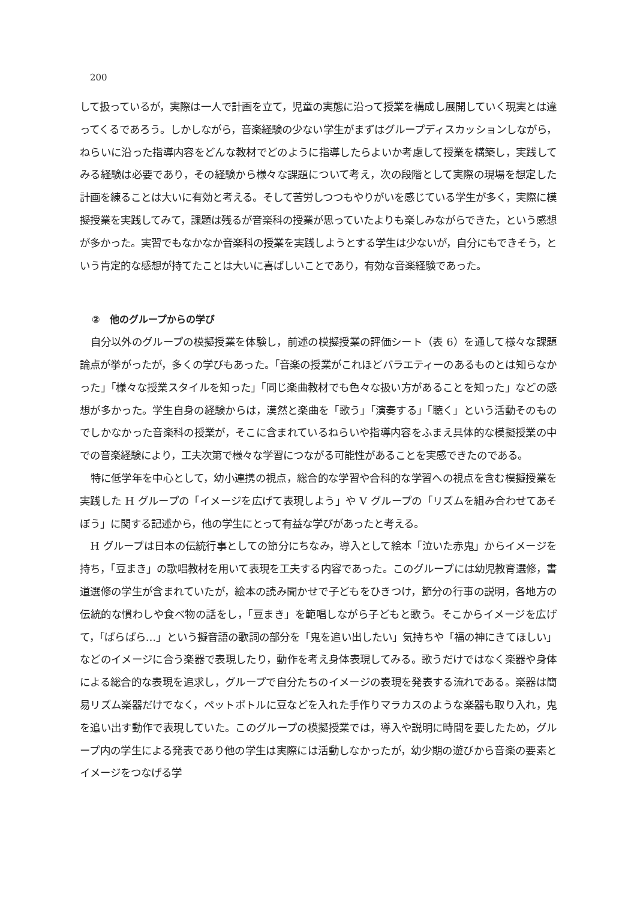200
して扱っているが，実際は一人で計画を立て，児童の実態に沿って授業を構成し展開していく現実とは違ってくるであろう。しかしながら，音楽経験の少ない学生がまずはグループディスカッションしながら，ねらいに沿った指導内容をどんな教材でどのように指導したらよいか考慮して授業を構築し，実践してみる経験は必要であり，その経験から様々な課題について考え，次の段階として実際の現場を想定した計画を練ることは大いに有効と考える。そして苦労しつつもやりがいを感じている学生が多く，実際に模擬授業を実践してみて，課題は残るが音楽科の授業が思っていたよりも楽しみながらできた，という感想が多かった。実習でもなかなか音楽科の授業を実践しようとする学生は少ないが，自分にもできそう，という肯定的な感想が持てたことは大いに喜ばしいことであり，有効な音楽経験であった。
②　他のグループからの学び
自分以外のグループの模擬授業を体験し，前述の模擬授業の評価シート（表 6）を通して様々な課題論点が挙がったが，多くの学びもあった。「音楽の授業がこれほどバラエティーのあるものとは知らなかった」「様々な授業スタイルを知った」「同じ楽曲教材でも色々な扱い方があることを知った」などの感想が多かった。学生自身の経験からは，漠然と楽曲を「歌う」「演奏する」「聴く」という活動そのものでしかなかった音楽科の授業が，そこに含まれているねらいや指導内容をふまえ具体的な模擬授業の中での音楽経験により，工夫次第で様々な学習につながる可能性があることを実感できたのである。
特に低学年を中心として，幼小連携の視点，総合的な学習や合科的な学習への視点を含む模擬授業を実践した H グループの「イメージを広げて表現しよう」や V グループの「リズムを組み合わせてあそぼう」に関する記述から，他の学生にとって有益な学びがあったと考える。
H グループは日本の伝統行事としての節分にちなみ，導入として絵本「泣いた赤鬼」からイメージを持ち，「豆まき」の歌唱教材を用いて表現を工夫する内容であった。このグループには幼児教育選修，書道選修の学生が含まれていたが，絵本の読み聞かせで子どもをひきつけ，節分の行事の説明，各地方の伝統的な慣わしや食べ物の話をし，「豆まき」を範唱しながら子どもと歌う。そこからイメージを広げて，「ぱらぱら…」という擬音語の歌詞の部分を「鬼を追い出したい」気持ちや「福の神にきてほしい」などのイメージに合う楽器で表現したり，動作を考え身体表現してみる。歌うだけではなく楽器や身体による総合的な表現を追求し，グループで自分たちのイメージの表現を発表する流れである。楽器は簡易リズム楽器だけでなく，ペットボトルに豆などを入れた手作りマラカスのような楽器も取り入れ，鬼を追い出す動作で表現していた。このグループの模擬授業では，導入や説明に時間を要したため，グループ内の学生による発表であり他の学生は実際には活動しなかったが，幼少期の遊びから音楽の要素とイメージをつなげる学